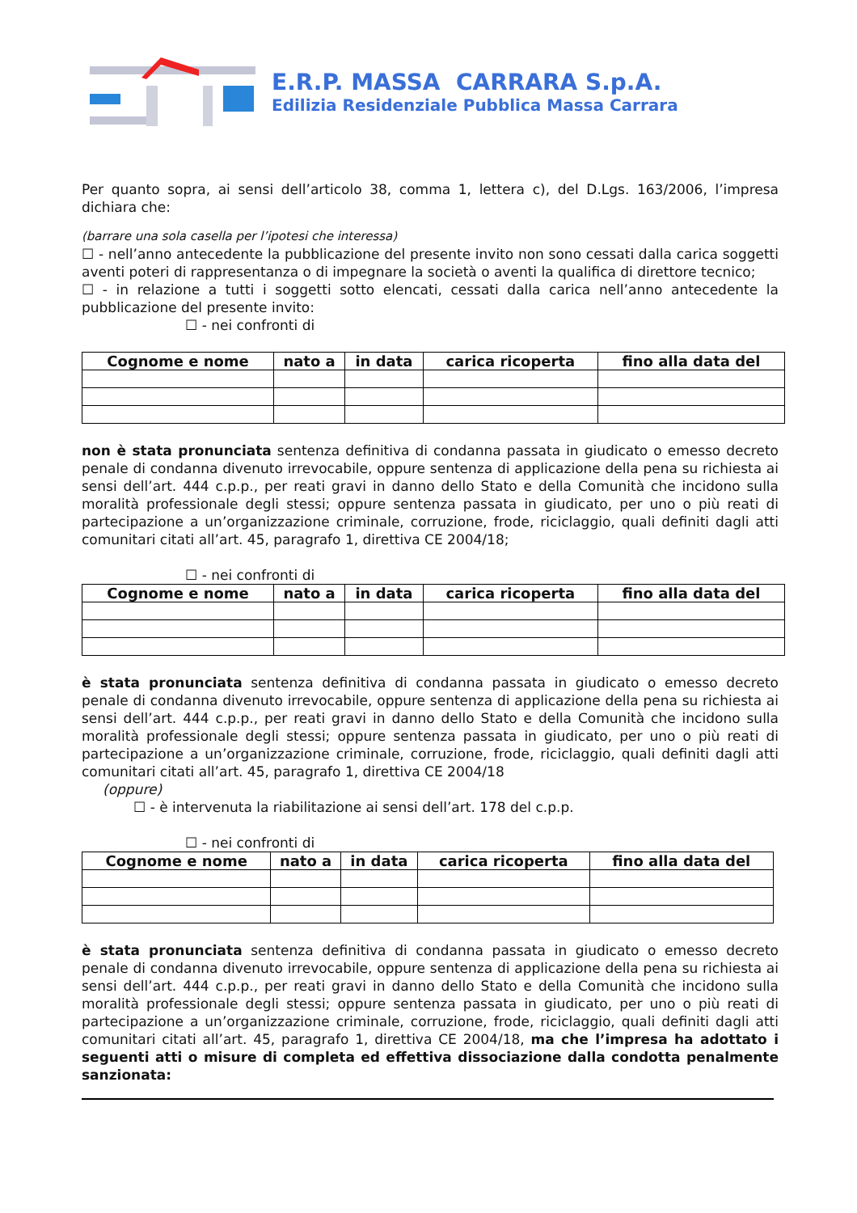E.R.P. MASSA CARRARA S.p.A.
Edilizia Residenziale Pubblica Massa Carrara
Per quanto sopra, ai sensi dell’articolo 38, comma 1, lettera c), del D.Lgs. 163/2006, l’impresa dichiara che:
(barrare una sola casella per l’ipotesi che interessa)
☐ - nell’anno antecedente la pubblicazione del presente invito non sono cessati dalla carica soggetti aventi poteri di rappresentanza o di impegnare la società o aventi la qualifica di direttore tecnico;
☐ - in relazione a tutti i soggetti sotto elencati, cessati dalla carica nell’anno antecedente la pubblicazione del presente invito:
☐ - nei confronti di
| Cognome e nome | nato a | in data | carica ricoperta | fino alla data del |
| --- | --- | --- | --- | --- |
non è stata pronunciata sentenza definitiva di condanna passata in giudicato o emesso decreto penale di condanna divenuto irrevocabile, oppure sentenza di applicazione della pena su richiesta ai sensi dell’art. 444 c.p.p., per reati gravi in danno dello Stato e della Comunità che incidono sulla moralità professionale degli stessi; oppure sentenza passata in giudicato, per uno o più reati di partecipazione a un’organizzazione criminale, corruzione, frode, riciclaggio, quali definiti dagli atti comunitari citati all’art. 45, paragrafo 1, direttiva CE 2004/18;
☐ - nei confronti di
| Cognome e nome | nato a | in data | carica ricoperta | fino alla data del |
| --- | --- | --- | --- | --- |
è stata pronunciata sentenza definitiva di condanna passata in giudicato o emesso decreto penale di condanna divenuto irrevocabile, oppure sentenza di applicazione della pena su richiesta ai sensi dell’art. 444 c.p.p., per reati gravi in danno dello Stato e della Comunità che incidono sulla moralità professionale degli stessi; oppure sentenza passata in giudicato, per uno o più reati di partecipazione a un’organizzazione criminale, corruzione, frode, riciclaggio, quali definiti dagli atti comunitari citati all’art. 45, paragrafo 1, direttiva CE 2004/18
(oppure)
☐ - è intervenuta la riabilitazione ai sensi dell’art. 178 del c.p.p.
☐ - nei confronti di
| Cognome e nome | nato a | in data | carica ricoperta | fino alla data del |
| --- | --- | --- | --- | --- |
è stata pronunciata sentenza definitiva di condanna passata in giudicato o emesso decreto penale di condanna divenuto irrevocabile, oppure sentenza di applicazione della pena su richiesta ai sensi dell’art. 444 c.p.p., per reati gravi in danno dello Stato e della Comunità che incidono sulla moralità professionale degli stessi; oppure sentenza passata in giudicato, per uno o più reati di partecipazione a un’organizzazione criminale, corruzione, frode, riciclaggio, quali definiti dagli atti comunitari citati all’art. 45, paragrafo 1, direttiva CE 2004/18, ma che l’impresa ha adottato i seguenti atti o misure di completa ed effettiva dissociazione dalla condotta penalmente sanzionata: